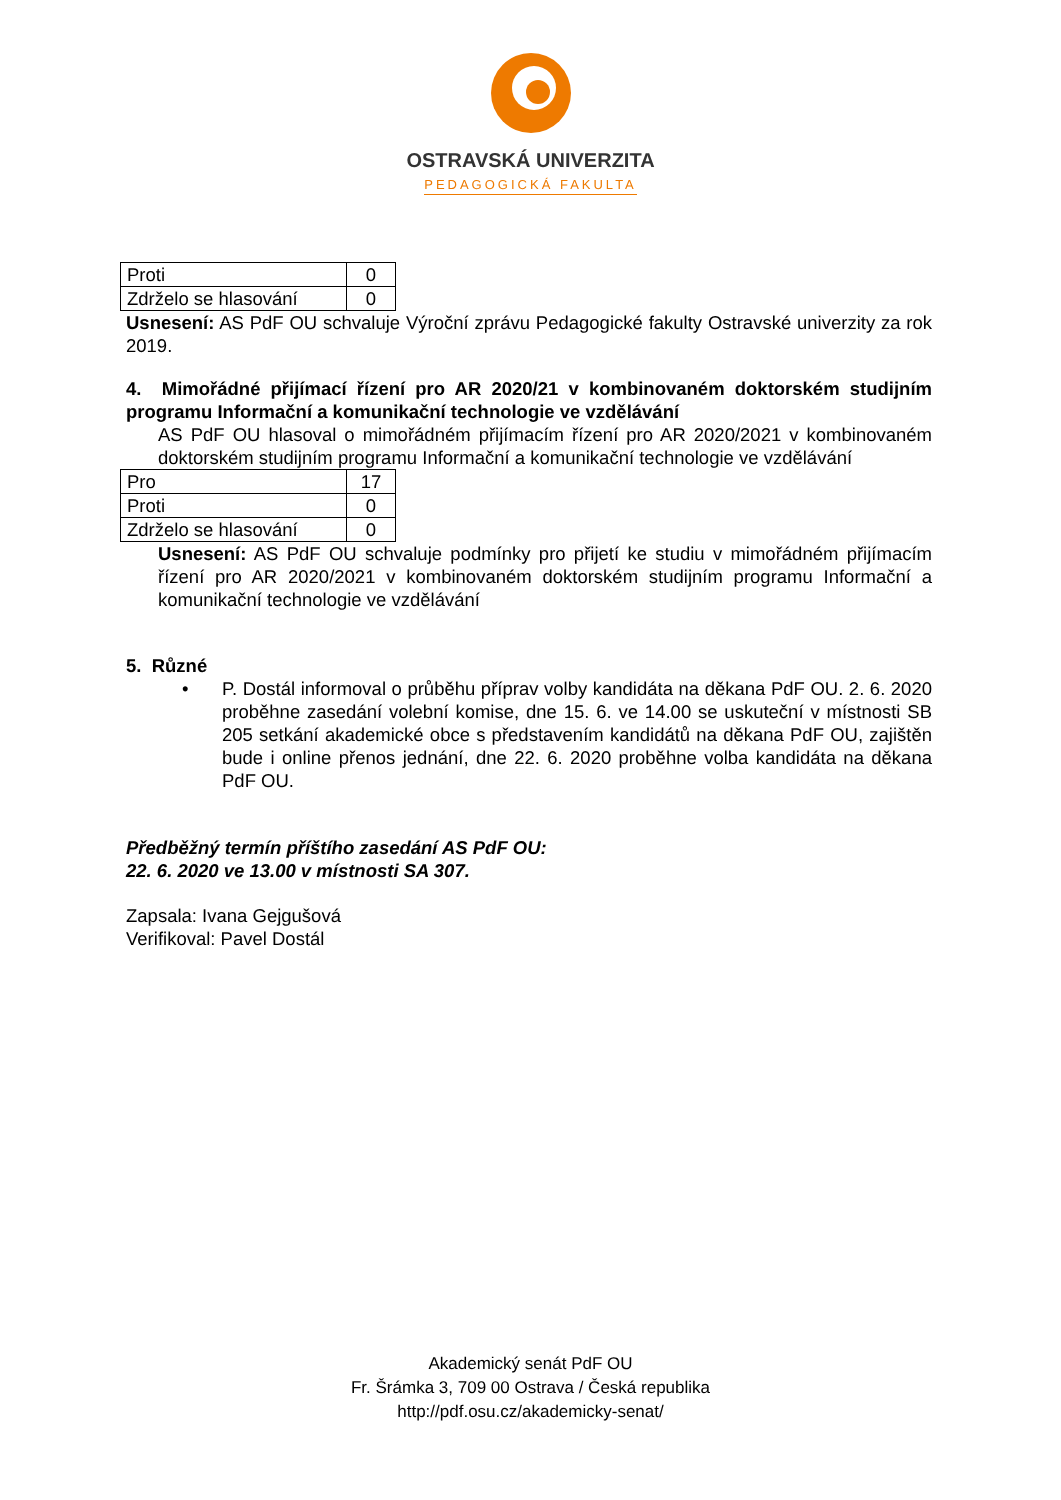OSTRAVSKÁ UNIVERZITA
PEDAGOGICKÁ FAKULTA
| Proti | 0 |
| Zdrželo se hlasování | 0 |
Usnesení: AS PdF OU schvaluje Výroční zprávu Pedagogické fakulty Ostravské univerzity za rok 2019.
4. Mimořádné přijímací řízení pro AR 2020/21 v kombinovaném doktorském studijním programu Informační a komunikační technologie ve vzdělávání
AS PdF OU hlasoval o mimořádném přijímacím řízení pro AR 2020/2021 v kombinovaném doktorském studijním programu Informační a komunikační technologie ve vzdělávání
| Pro | 17 |
| Proti | 0 |
| Zdrželo se hlasování | 0 |
Usnesení: AS PdF OU schvaluje podmínky pro přijetí ke studiu v mimořádném přijímacím řízení pro AR 2020/2021 v kombinovaném doktorském studijním programu Informační a komunikační technologie ve vzdělávání
5. Různé
• P. Dostál informoval o průběhu příprav volby kandidáta na děkana PdF OU. 2. 6. 2020 proběhne zasedání volební komise, dne 15. 6. ve 14.00 se uskuteční v místnosti SB 205 setkání akademické obce s představením kandidátů na děkana PdF OU, zajištěn bude i online přenos jednání, dne 22. 6. 2020 proběhne volba kandidáta na děkana PdF OU.
Předběžný termín příštího zasedání AS PdF OU:
22. 6. 2020 ve 13.00 v místnosti SA 307.
Zapsala: Ivana Gejgušová
Verifikoval: Pavel Dostál
Akademický senát PdF OU
Fr. Šrámka 3, 709 00 Ostrava / Česká republika
http://pdf.osu.cz/akademicky-senat/